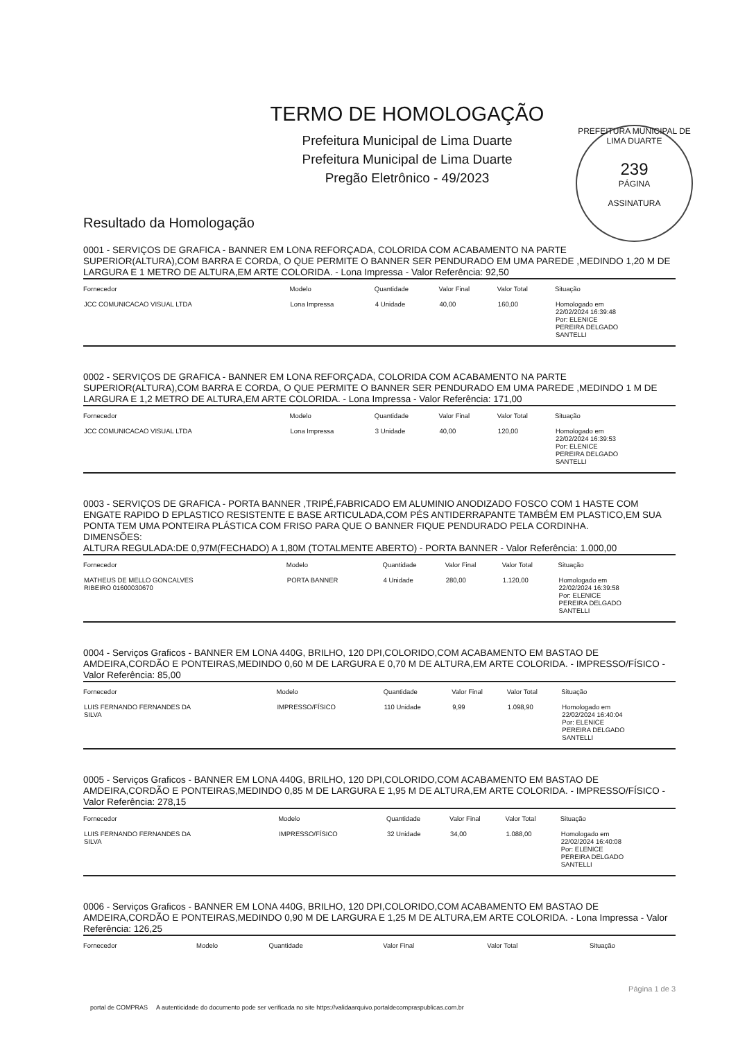TERMO DE HOMOLOGAÇÃO
Prefeitura Municipal de Lima Duarte
Prefeitura Municipal de Lima Duarte
Pregão Eletrônico - 49/2023
PREFEITURA MUNICIPAL DE LIMA DUARTE
239
PÁGINA
ASSINATURA
Resultado da Homologação
0001 - SERVIÇOS DE GRAFICA - BANNER EM LONA REFORÇADA, COLORIDA COM ACABAMENTO NA PARTE SUPERIOR(ALTURA),COM BARRA E CORDA, O QUE PERMITE O BANNER SER PENDURADO EM UMA PAREDE ,MEDINDO 1,20 M DE LARGURA E 1 METRO DE ALTURA,EM ARTE COLORIDA. - Lona Impressa - Valor Referência: 92,50
| Fornecedor | Modelo | Quantidade | Valor Final | Valor Total | Situação |
| --- | --- | --- | --- | --- | --- |
| JCC COMUNICACAO VISUAL LTDA | Lona Impressa | 4 Unidade | 40,00 | 160,00 | Homologado em 22/02/2024 16:39:48 Por: ELENICE PEREIRA DELGADO SANTELLI |
0002 - SERVIÇOS DE GRAFICA - BANNER EM LONA REFORÇADA, COLORIDA COM ACABAMENTO NA PARTE SUPERIOR(ALTURA),COM BARRA E CORDA, O QUE PERMITE O BANNER SER PENDURADO EM UMA PAREDE ,MEDINDO 1 M DE LARGURA E 1,2 METRO DE ALTURA,EM ARTE COLORIDA. - Lona Impressa - Valor Referência: 171,00
| Fornecedor | Modelo | Quantidade | Valor Final | Valor Total | Situação |
| --- | --- | --- | --- | --- | --- |
| JCC COMUNICACAO VISUAL LTDA | Lona Impressa | 3 Unidade | 40,00 | 120,00 | Homologado em 22/02/2024 16:39:53 Por: ELENICE PEREIRA DELGADO SANTELLI |
0003 - SERVIÇOS DE GRAFICA - PORTA BANNER ,TRIPÉ,FABRICADO EM ALUMINIO ANODIZADO FOSCO COM 1 HASTE COM ENGATE RAPIDO D EPLASTICO RESISTENTE E BASE ARTICULADA,COM PÉS ANTIDERRAPANTE TAMBÉM EM PLASTICO,EM SUA PONTA TEM UMA PONTEIRA PLÁSTICA COM FRISO PARA QUE O BANNER FIQUE PENDURADO PELA CORDINHA.
DIMENSÕES:
ALTURA REGULADA:DE 0,97M(FECHADO) A 1,80M (TOTALMENTE ABERTO) - PORTA BANNER - Valor Referência: 1.000,00
| Fornecedor | Modelo | Quantidade | Valor Final | Valor Total | Situação |
| --- | --- | --- | --- | --- | --- |
| MATHEUS DE MELLO GONCALVES RIBEIRO 01600030670 | PORTA BANNER | 4 Unidade | 280,00 | 1.120,00 | Homologado em 22/02/2024 16:39:58 Por: ELENICE PEREIRA DELGADO SANTELLI |
0004 - Serviços Graficos - BANNER EM LONA 440G, BRILHO, 120 DPI,COLORIDO,COM ACABAMENTO EM BASTAO DE AMDEIRA,CORDÃO E PONTEIRAS,MEDINDO 0,60 M DE LARGURA E 0,70 M DE ALTURA,EM ARTE COLORIDA. - IMPRESSO/FÍSICO - Valor Referência: 85,00
| Fornecedor | Modelo | Quantidade | Valor Final | Valor Total | Situação |
| --- | --- | --- | --- | --- | --- |
| LUIS FERNANDO FERNANDES DA SILVA | IMPRESSO/FÍSICO | 110 Unidade | 9,99 | 1.098,90 | Homologado em 22/02/2024 16:40:04 Por: ELENICE PEREIRA DELGADO SANTELLI |
0005 - Serviços Graficos - BANNER EM LONA 440G, BRILHO, 120 DPI,COLORIDO,COM ACABAMENTO EM BASTAO DE AMDEIRA,CORDÃO E PONTEIRAS,MEDINDO 0,85 M DE LARGURA E 1,95 M DE ALTURA,EM ARTE COLORIDA. - IMPRESSO/FÍSICO - Valor Referência: 278,15
| Fornecedor | Modelo | Quantidade | Valor Final | Valor Total | Situação |
| --- | --- | --- | --- | --- | --- |
| LUIS FERNANDO FERNANDES DA SILVA | IMPRESSO/FÍSICO | 32 Unidade | 34,00 | 1.088,00 | Homologado em 22/02/2024 16:40:08 Por: ELENICE PEREIRA DELGADO SANTELLI |
0006 - Serviços Graficos - BANNER EM LONA 440G, BRILHO, 120 DPI,COLORIDO,COM ACABAMENTO EM BASTAO DE AMDEIRA,CORDÃO E PONTEIRAS,MEDINDO 0,90 M DE LARGURA E 1,25 M DE ALTURA,EM ARTE COLORIDA. - Lona Impressa - Valor Referência: 126,25
| Fornecedor | Modelo | Quantidade | Valor Final | Valor Total | Situação |
| --- | --- | --- | --- | --- | --- |
Página 1 de 3
portal de COMPRAS A autenticidade do documento pode ser verificada no site https://validaarquivo.portaldecompraspublicas.com.br